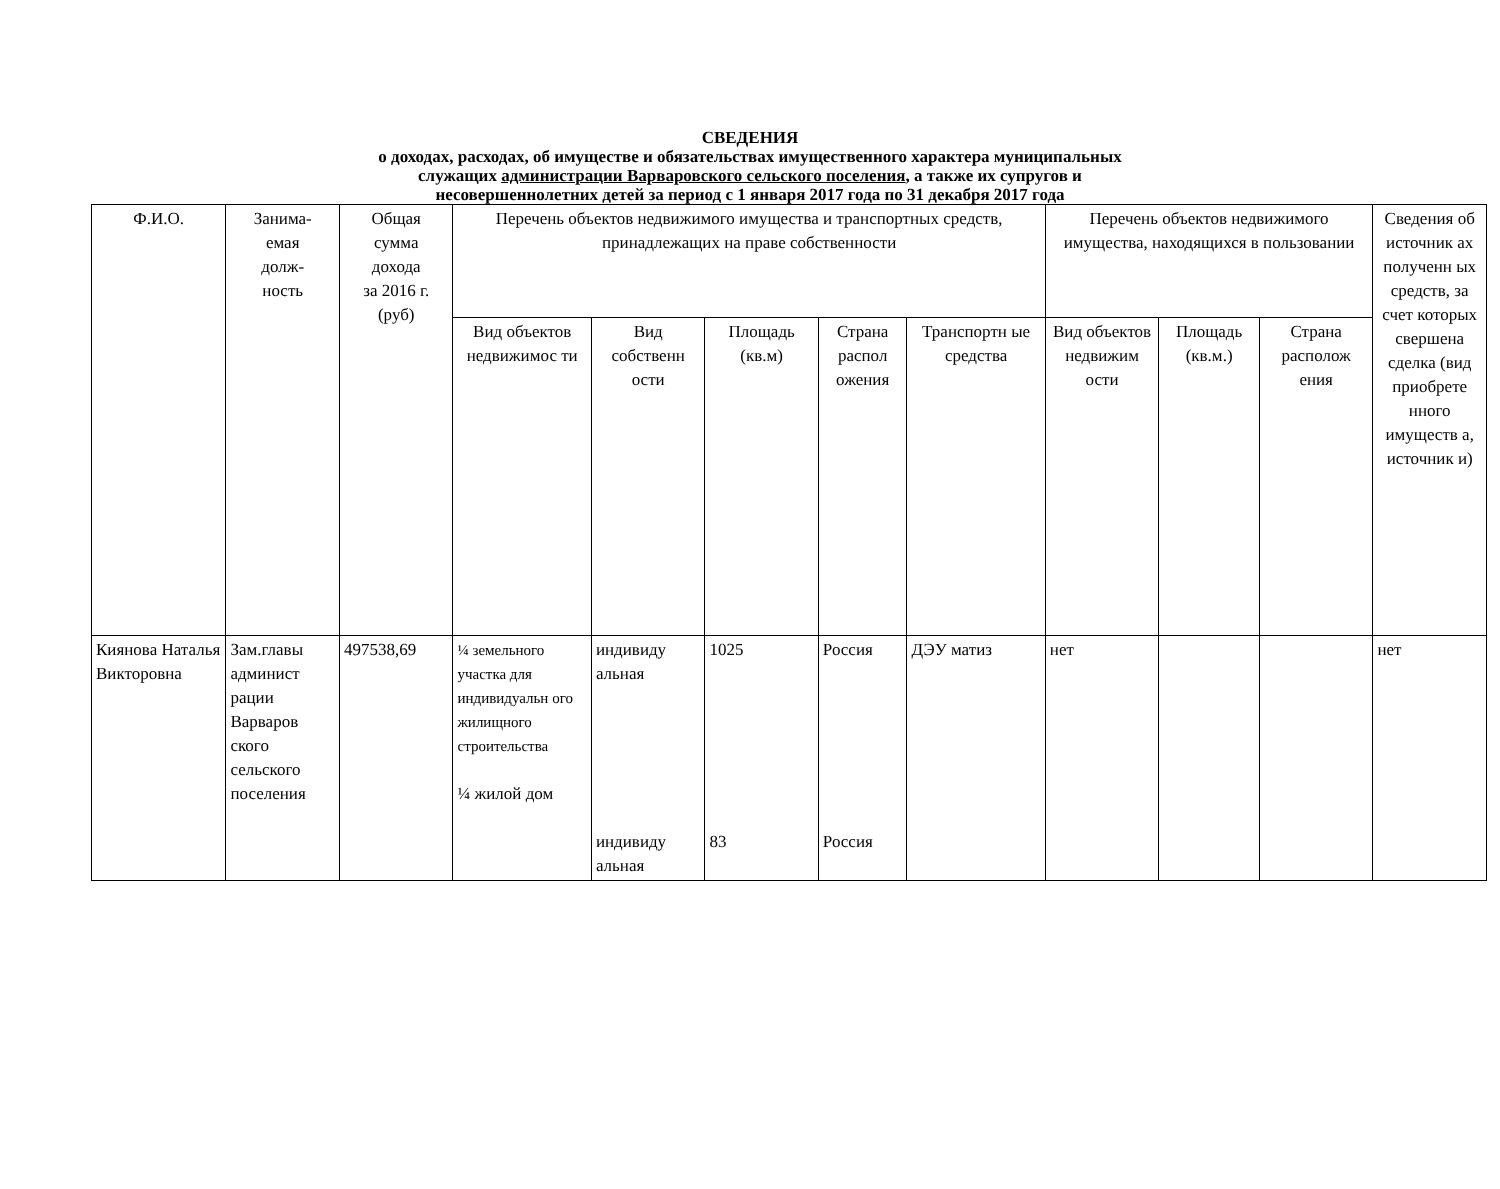СВЕДЕНИЯ
о доходах, расходах, об имуществе и обязательствах имущественного характера муниципальных
служащих администрации Варваровского сельского поселения, а также их супругов и
несовершеннолетних детей за период с 1 января 2017 года по 31 декабря 2017 года
| Ф.И.О. | Занима- емая долж- ность | Общая сумма дохода за 2016 г. (руб) | Перечень объектов недвижимого имущества и транспортных средств, принадлежащих на праве собственности | | | | | Перечень объектов недвижимого имущества, находящихся в пользовании | | | Сведения об источник ах полученн ых средств, за счет которых свершена сделка (вид приобрете нного имуществ а, источник и) |
| --- | --- | --- | --- | --- | --- | --- | --- | --- | --- | --- | --- |
| | | | Вид объектов недвижимос ти | Вид собственн ости | Площадь (кв.м) | Страна распол ожения | Транспортн ые средства | Вид объектов недвижим ости | Площадь (кв.м.) | Страна располож ения | |
| Киянова Наталья Викторовна | Зам.главы админист рации Варваров ского сельского поселения | 497538,69 | ¼ земельного участка для индивидуальн ого жилищного строительства ¼ жилой дом | индивиду альная индивиду альная | 1025 83 | Россия Россия | ДЭУ матиз | нет | | | нет |